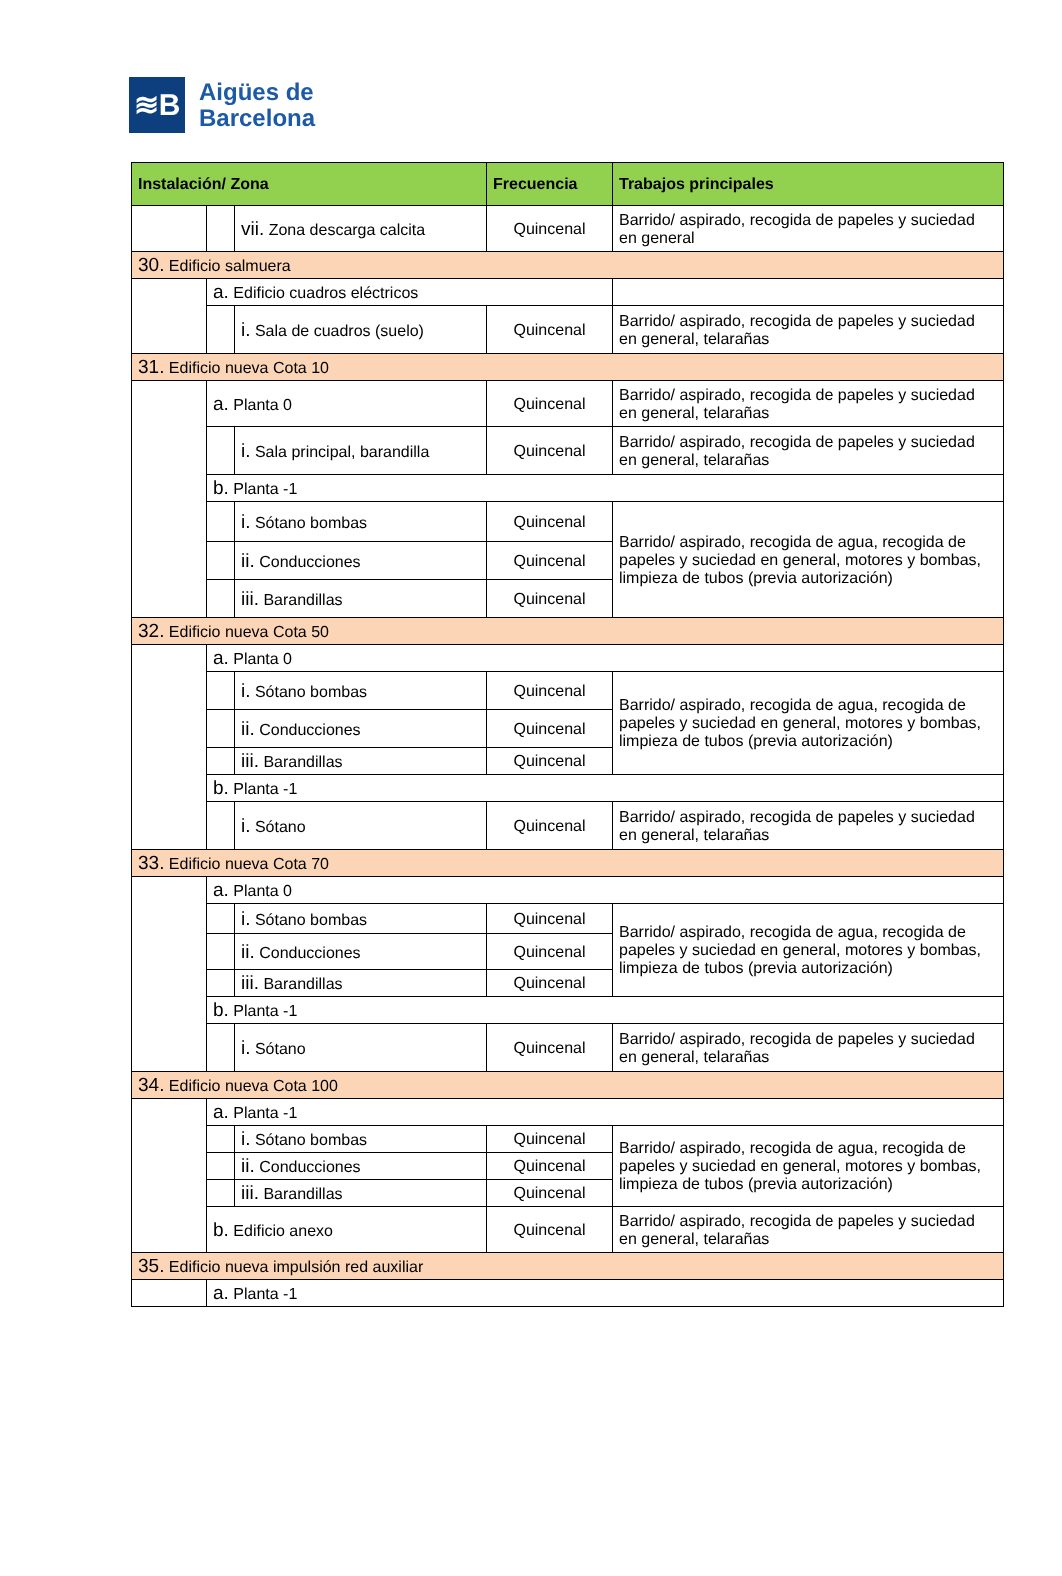≋B
Aigües de
Barcelona
| Instalación/ Zona | | | Frecuencia | Trabajos principales |
| --- | --- | --- | --- | --- |
| | | vii. Zona descarga calcita | Quincenal | Barrido/ aspirado, recogida de papeles y suciedad en general |
| 30. Edificio salmuera | | | | |
| | a. Edificio cuadros eléctricos | | | |
| | | i. Sala de cuadros (suelo) | Quincenal | Barrido/ aspirado, recogida de papeles y suciedad en general, telarañas |
| 31. Edificio nueva Cota 10 | | | | |
| | a. Planta 0 | | Quincenal | Barrido/ aspirado, recogida de papeles y suciedad en general, telarañas |
| | | i. Sala principal, barandilla | Quincenal | Barrido/ aspirado, recogida de papeles y suciedad en general, telarañas |
| | b. Planta -1 | | | |
| | | i. Sótano bombas | Quincenal | Barrido/ aspirado, recogida de agua, recogida de papeles y suciedad en general, motores y bombas, limpieza de tubos (previa autorización) |
| | | ii. Conducciones | Quincenal | |
| | | iii. Barandillas | Quincenal | |
| 32. Edificio nueva Cota 50 | | | | |
| | a. Planta 0 | | | |
| | | i. Sótano bombas | Quincenal | Barrido/ aspirado, recogida de agua, recogida de papeles y suciedad en general, motores y bombas, limpieza de tubos (previa autorización) |
| | | ii. Conducciones | Quincenal | |
| | | iii. Barandillas | Quincenal | |
| | b. Planta -1 | | | |
| | | i. Sótano | Quincenal | Barrido/ aspirado, recogida de papeles y suciedad en general, telarañas |
| 33. Edificio nueva Cota 70 | | | | |
| | a. Planta 0 | | | |
| | | i. Sótano bombas | Quincenal | Barrido/ aspirado, recogida de agua, recogida de papeles y suciedad en general, motores y bombas, limpieza de tubos (previa autorización) |
| | | ii. Conducciones | Quincenal | |
| | | iii. Barandillas | Quincenal | |
| | b. Planta -1 | | | |
| | | i. Sótano | Quincenal | Barrido/ aspirado, recogida de papeles y suciedad en general, telarañas |
| 34. Edificio nueva Cota 100 | | | | |
| | a. Planta -1 | | | |
| | | i. Sótano bombas | Quincenal | Barrido/ aspirado, recogida de agua, recogida de papeles y suciedad en general, motores y bombas, limpieza de tubos (previa autorización) |
| | | ii. Conducciones | Quincenal | |
| | | iii. Barandillas | Quincenal | |
| | b. Edificio anexo | | Quincenal | Barrido/ aspirado, recogida de papeles y suciedad en general, telarañas |
| 35. Edificio nueva impulsión red auxiliar | | | | |
| | a. Planta -1 | | | |